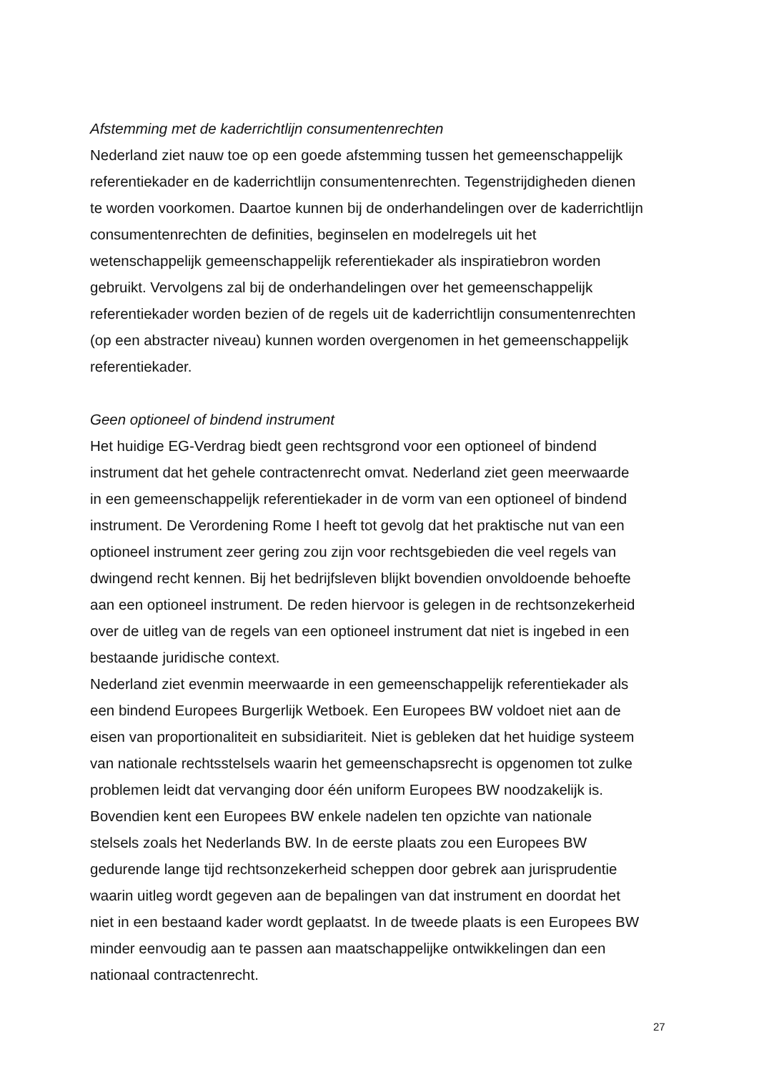Afstemming met de kaderrichtlijn consumentenrechten
Nederland ziet nauw toe op een goede afstemming tussen het gemeenschappelijk
referentiekader en de kaderrichtlijn consumentenrechten. Tegenstrijdigheden dienen
te worden voorkomen. Daartoe kunnen bij de onderhandelingen over de kaderrichtlijn
consumentenrechten de definities, beginselen en modelregels uit het
wetenschappelijk gemeenschappelijk referentiekader als inspiratiebron worden
gebruikt. Vervolgens zal bij de onderhandelingen over het gemeenschappelijk
referentiekader worden bezien of de regels uit de kaderrichtlijn consumentenrechten
(op een abstracter niveau) kunnen worden overgenomen in het gemeenschappelijk
referentiekader.
Geen optioneel of bindend instrument
Het huidige EG-Verdrag biedt geen rechtsgrond voor een optioneel of bindend
instrument dat het gehele contractenrecht omvat. Nederland ziet geen meerwaarde
in een gemeenschappelijk referentiekader in de vorm van een optioneel of bindend
instrument. De Verordening Rome I heeft tot gevolg dat het praktische nut van een
optioneel instrument zeer gering zou zijn voor rechtsgebieden die veel regels van
dwingend recht kennen. Bij het bedrijfsleven blijkt bovendien onvoldoende behoefte
aan een optioneel instrument. De reden hiervoor is gelegen in de rechtsonzekerheid
over de uitleg van de regels van een optioneel instrument dat niet is ingebed in een
bestaande juridische context.
Nederland ziet evenmin meerwaarde in een gemeenschappelijk referentiekader als
een bindend Europees Burgerlijk Wetboek. Een Europees BW voldoet niet aan de
eisen van proportionaliteit en subsidiariteit. Niet is gebleken dat het huidige systeem
van nationale rechtsstelsels waarin het gemeenschapsrecht is opgenomen tot zulke
problemen leidt dat vervanging door één uniform Europees BW noodzakelijk is.
Bovendien kent een Europees BW enkele nadelen ten opzichte van nationale
stelsels zoals het Nederlands BW. In de eerste plaats zou een Europees BW
gedurende lange tijd rechtsonzekerheid scheppen door gebrek aan jurisprudentie
waarin uitleg wordt gegeven aan de bepalingen van dat instrument en doordat het
niet in een bestaand kader wordt geplaatst. In de tweede plaats is een Europees BW
minder eenvoudig aan te passen aan maatschappelijke ontwikkelingen dan een
nationaal contractenrecht.
27